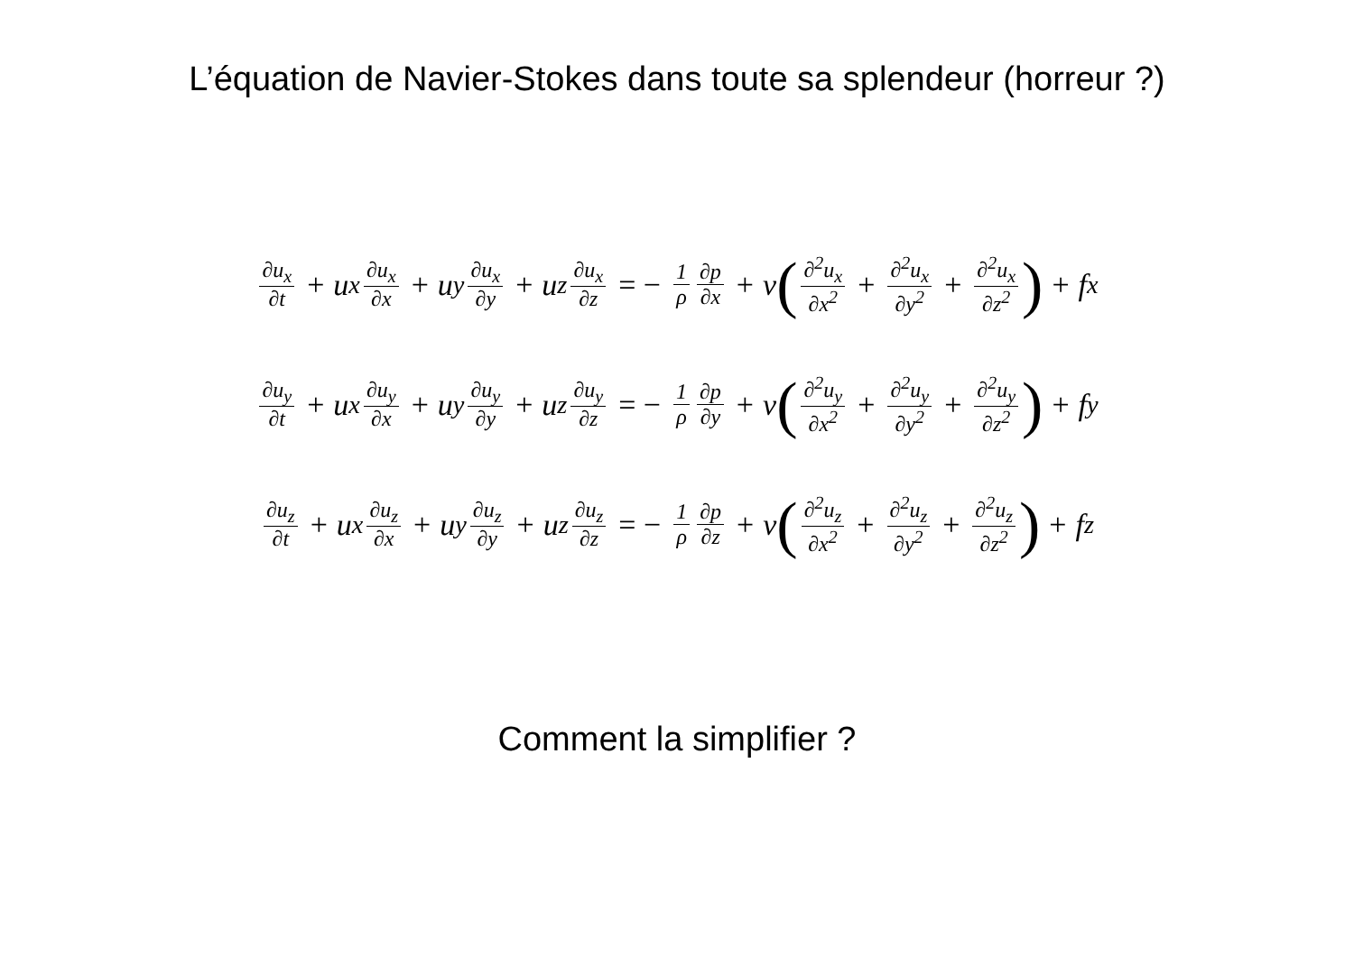L’équation de Navier-Stokes dans toute sa splendeur (horreur ?)
∂u<sub>x</sub> ∂t + u<sub>x</sub> ∂u<sub>x</sub> ∂x + u<sub>y</sub> ∂u<sub>x</sub> ∂y + u<sub>z</sub> ∂u<sub>x</sub> ∂z = − 1 ρ ∂p ∂x + ν (∂<sup>2</sup>u<sub>x</sub> ∂x<sup>2</sup> + ∂<sup>2</sup>u<sub>x</sub> ∂y<sup>2</sup> + ∂<sup>2</sup>u<sub>x</sub> ∂z<sup>2</sup>) + f<sub>x</sub>
∂u<sub>y</sub> ∂t + u<sub>x</sub> ∂u<sub>y</sub> ∂x + u<sub>y</sub> ∂u<sub>y</sub> ∂y + u<sub>z</sub> ∂u<sub>y</sub> ∂z = − 1 ρ ∂p ∂y + ν (∂<sup>2</sup>u<sub>y</sub> ∂x<sup>2</sup> + ∂<sup>2</sup>u<sub>y</sub> ∂y<sup>2</sup> + ∂<sup>2</sup>u<sub>y</sub> ∂z<sup>2</sup>) + f<sub>y</sub>
∂u<sub>z</sub> ∂t + u<sub>x</sub> ∂u<sub>z</sub> ∂x + u<sub>y</sub> ∂u<sub>z</sub> ∂y + u<sub>z</sub> ∂u<sub>z</sub> ∂z = − 1 ρ ∂p ∂z + ν (∂<sup>2</sup>u<sub>z</sub> ∂x<sup>2</sup> + ∂<sup>2</sup>u<sub>z</sub> ∂y<sup>2</sup> + ∂<sup>2</sup>u<sub>z</sub> ∂z<sup>2</sup>) + f<sub>z</sub>
Comment la simplifier ?